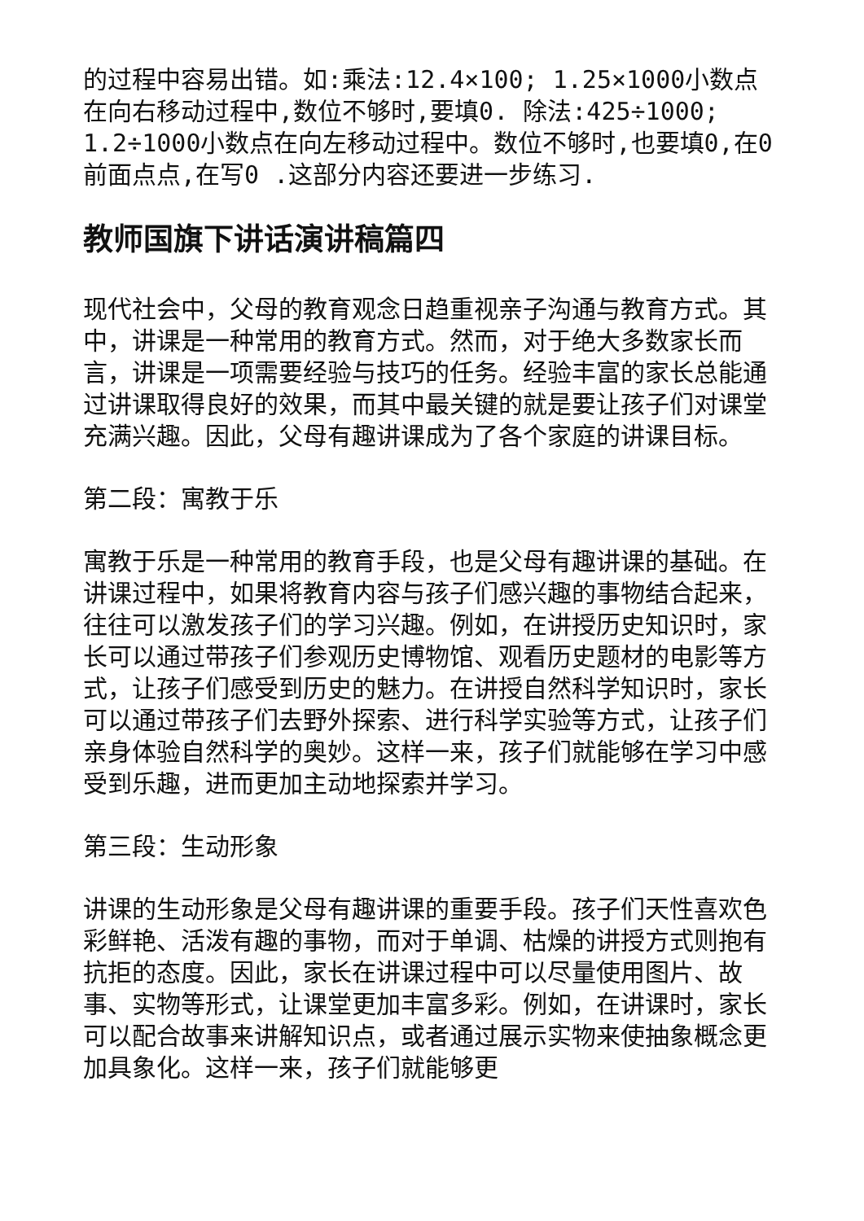的过程中容易出错。如:乘法:12.4×100; 1.25×1000小数点在向右移动过程中,数位不够时,要填0. 除法:425÷1000; 1.2÷1000小数点在向左移动过程中。数位不够时,也要填0,在0前面点点,在写0 .这部分内容还要进一步练习.
教师国旗下讲话演讲稿篇四
现代社会中，父母的教育观念日趋重视亲子沟通与教育方式。其中，讲课是一种常用的教育方式。然而，对于绝大多数家长而言，讲课是一项需要经验与技巧的任务。经验丰富的家长总能通过讲课取得良好的效果，而其中最关键的就是要让孩子们对课堂充满兴趣。因此，父母有趣讲课成为了各个家庭的讲课目标。
第二段：寓教于乐
寓教于乐是一种常用的教育手段，也是父母有趣讲课的基础。在讲课过程中，如果将教育内容与孩子们感兴趣的事物结合起来，往往可以激发孩子们的学习兴趣。例如，在讲授历史知识时，家长可以通过带孩子们参观历史博物馆、观看历史题材的电影等方式，让孩子们感受到历史的魅力。在讲授自然科学知识时，家长可以通过带孩子们去野外探索、进行科学实验等方式，让孩子们亲身体验自然科学的奥妙。这样一来，孩子们就能够在学习中感受到乐趣，进而更加主动地探索并学习。
第三段：生动形象
讲课的生动形象是父母有趣讲课的重要手段。孩子们天性喜欢色彩鲜艳、活泼有趣的事物，而对于单调、枯燥的讲授方式则抱有抗拒的态度。因此，家长在讲课过程中可以尽量使用图片、故事、实物等形式，让课堂更加丰富多彩。例如，在讲课时，家长可以配合故事来讲解知识点，或者通过展示实物来使抽象概念更加具象化。这样一来，孩子们就能够更